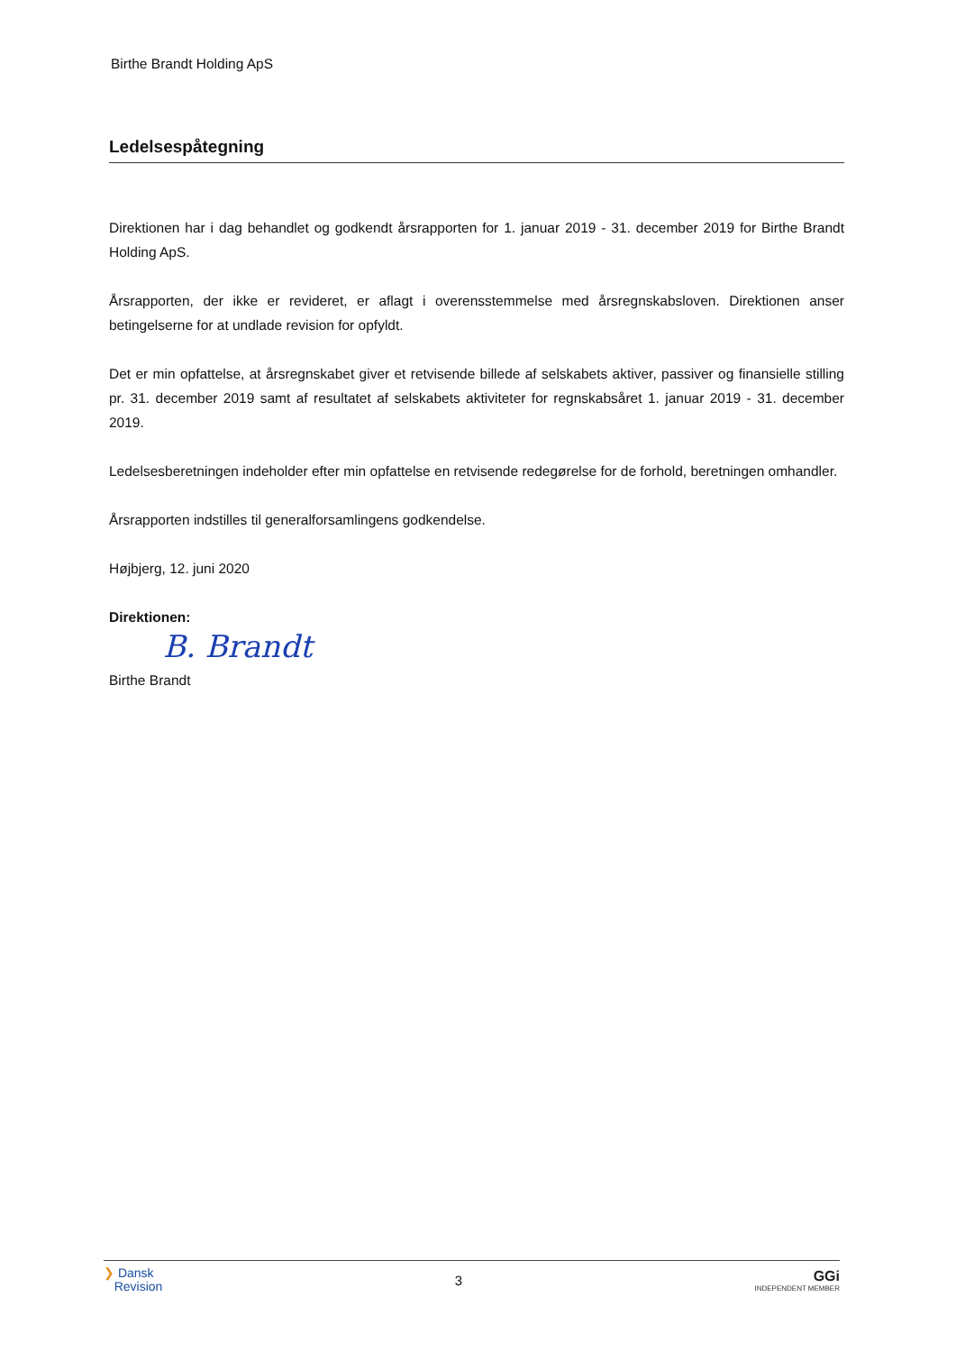Birthe Brandt Holding ApS
Ledelsespåtegning
Direktionen har i dag behandlet og godkendt årsrapporten for 1. januar 2019 - 31. december 2019 for Birthe Brandt Holding ApS.
Årsrapporten, der ikke er revideret, er aflagt i overensstemmelse med årsregnskabsloven. Direktionen anser betingelserne for at undlade revision for opfyldt.
Det er min opfattelse, at årsregnskabet giver et retvisende billede af selskabets aktiver, passiver og finansielle stilling pr. 31. december 2019 samt af resultatet af selskabets aktiviteter for regnskabsåret 1. januar 2019 - 31. december 2019.
Ledelsesberetningen indeholder efter min opfattelse en retvisende redegørelse for de forhold, beretningen omhandler.
Årsrapporten indstilles til generalforsamlingens godkendelse.
Højbjerg, 12. juni 2020
Direktionen:
B. Brandt
Birthe Brandt
❯ Dansk
Revision
3
GGi
INDEPENDENT MEMBER